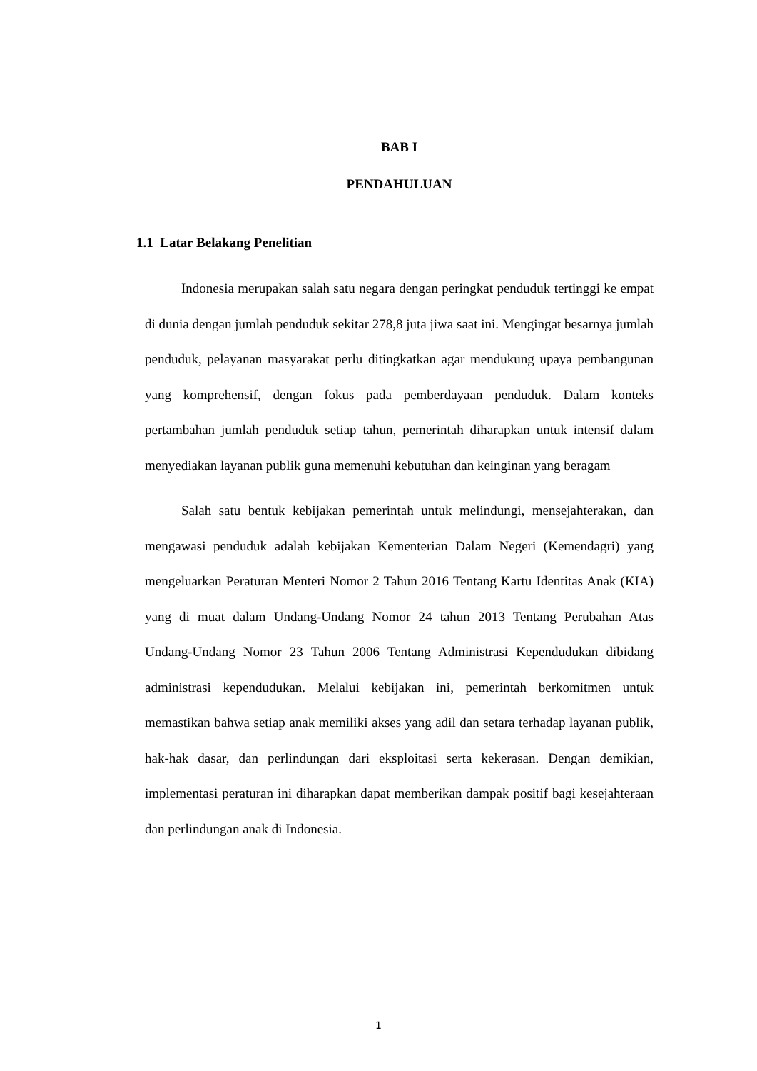BAB I
PENDAHULUAN
1.1 Latar Belakang Penelitian
Indonesia merupakan salah satu negara dengan peringkat penduduk tertinggi ke empat di dunia dengan jumlah penduduk sekitar 278,8 juta jiwa saat ini. Mengingat besarnya jumlah penduduk, pelayanan masyarakat perlu ditingkatkan agar mendukung upaya pembangunan yang komprehensif, dengan fokus pada pemberdayaan penduduk. Dalam konteks pertambahan jumlah penduduk setiap tahun, pemerintah diharapkan untuk intensif dalam menyediakan layanan publik guna memenuhi kebutuhan dan keinginan yang beragam
Salah satu bentuk kebijakan pemerintah untuk melindungi, mensejahterakan, dan mengawasi penduduk adalah kebijakan Kementerian Dalam Negeri (Kemendagri) yang mengeluarkan Peraturan Menteri Nomor 2 Tahun 2016 Tentang Kartu Identitas Anak (KIA) yang di muat dalam Undang-Undang Nomor 24 tahun 2013 Tentang Perubahan Atas Undang-Undang Nomor 23 Tahun 2006 Tentang Administrasi Kependudukan dibidang administrasi kependudukan. Melalui kebijakan ini, pemerintah berkomitmen untuk memastikan bahwa setiap anak memiliki akses yang adil dan setara terhadap layanan publik, hak-hak dasar, dan perlindungan dari eksploitasi serta kekerasan. Dengan demikian, implementasi peraturan ini diharapkan dapat memberikan dampak positif bagi kesejahteraan dan perlindungan anak di Indonesia.
1